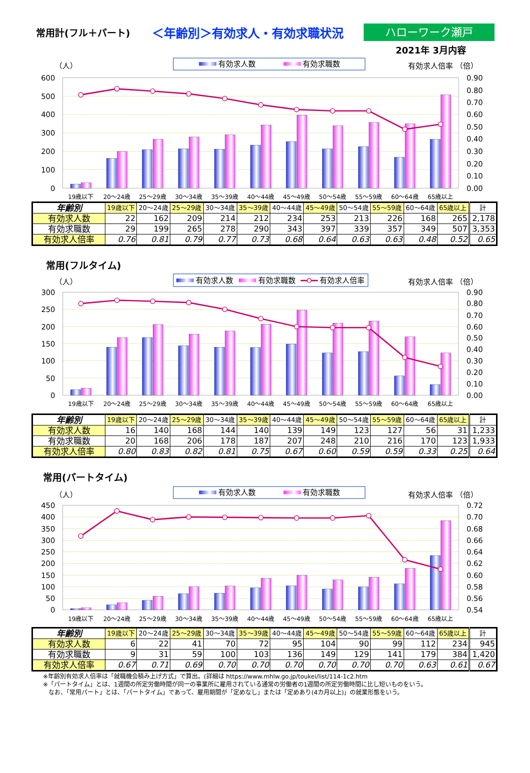常用計(フル＋パート)
＜年齢別＞有効求人・有効求職状況
ハローワーク瀬戸
2021年 3月内容
有効求人数
有効求職数
（人）
有効求人倍率 （倍）
600
500
400
300
200
100
0
0.90
0.80
0.70
0.60
0.50
0.40
0.30
0.20
0.10
0.00
19歳以下
20～24歳
25～29歳
30～34歳
35～39歳
40～44歳
45～49歳
50～54歳
55～59歳
60～64歳
65歳以上
| 年齢別 | 19歳以下 | 20～24歳 | 25～29歳 | 30～34歳 | 35～39歳 | 40～44歳 | 45～49歳 | 50～54歳 | 55～59歳 | 60～64歳 | 65歳以上 | 計 |
| --- | --- | --- | --- | --- | --- | --- | --- | --- | --- | --- | --- | --- |
| 有効求人数 | 22 | 162 | 209 | 214 | 212 | 234 | 253 | 213 | 226 | 168 | 265 | 2,178 |
| 有効求職数 | 29 | 199 | 265 | 278 | 290 | 343 | 397 | 339 | 357 | 349 | 507 | 3,353 |
| 有効求人倍率 | 0.76 | 0.81 | 0.79 | 0.77 | 0.73 | 0.68 | 0.64 | 0.63 | 0.63 | 0.48 | 0.52 | 0.65 |
常用(フルタイム)
有効求人数
有効求職数
有効求人倍率
（人）
有効求人倍率 （倍）
300
250
200
150
100
50
0
0.90
0.80
0.70
0.60
0.50
0.40
0.30
0.20
0.10
0.00
19歳以下
20～24歳
25～29歳
30～34歳
35～39歳
40～44歳
45～49歳
50～54歳
55～59歳
60～64歳
65歳以上
| 年齢別 | 19歳以下 | 20～24歳 | 25～29歳 | 30～34歳 | 35～39歳 | 40～44歳 | 45～49歳 | 50～54歳 | 55～59歳 | 60～64歳 | 65歳以上 | 計 |
| --- | --- | --- | --- | --- | --- | --- | --- | --- | --- | --- | --- | --- |
| 有効求人数 | 16 | 140 | 168 | 144 | 140 | 139 | 149 | 123 | 127 | 56 | 31 | 1,233 |
| 有効求職数 | 20 | 168 | 206 | 178 | 187 | 207 | 248 | 210 | 216 | 170 | 123 | 1,933 |
| 有効求人倍率 | 0.80 | 0.83 | 0.82 | 0.81 | 0.75 | 0.67 | 0.60 | 0.59 | 0.59 | 0.33 | 0.25 | 0.64 |
常用(パートタイム)
有効求人数
有効求職数
（人）
有効求人倍率 （倍）
450
400
350
300
250
200
150
100
50
0
0.72
0.70
0.68
0.66
0.64
0.62
0.60
0.58
0.56
0.54
19歳以下
20～24歳
25～29歳
30～34歳
35～39歳
40～44歳
45～49歳
50～54歳
55～59歳
60～64歳
65歳以上
| 年齢別 | 19歳以下 | 20～24歳 | 25～29歳 | 30～34歳 | 35～39歳 | 40～44歳 | 45～49歳 | 50～54歳 | 55～59歳 | 60～64歳 | 65歳以上 | 計 |
| --- | --- | --- | --- | --- | --- | --- | --- | --- | --- | --- | --- | --- |
| 有効求人数 | 6 | 22 | 41 | 70 | 72 | 95 | 104 | 90 | 99 | 112 | 234 | 945 |
| 有効求職数 | 9 | 31 | 59 | 100 | 103 | 136 | 149 | 129 | 141 | 179 | 384 | 1,420 |
| 有効求人倍率 | 0.67 | 0.71 | 0.69 | 0.70 | 0.70 | 0.70 | 0.70 | 0.70 | 0.70 | 0.63 | 0.61 | 0.67 |
※年齢別有効求人倍率は「就職機会積み上げ方式」で算出。(詳細は https://www.mhlw.go.jp/toukei/list/114-1c2.htm
※「パートタイム」とは、1週間の所定労働時間が同一の事業所に雇用されている通常の労働者の1週間の所定労働時間に比し短いものをいう。
なお、「常用パート」とは、「パートタイム」であって、雇用期間が「定めなし」または「定めあり(4カ月以上)」の就業形態をいう。